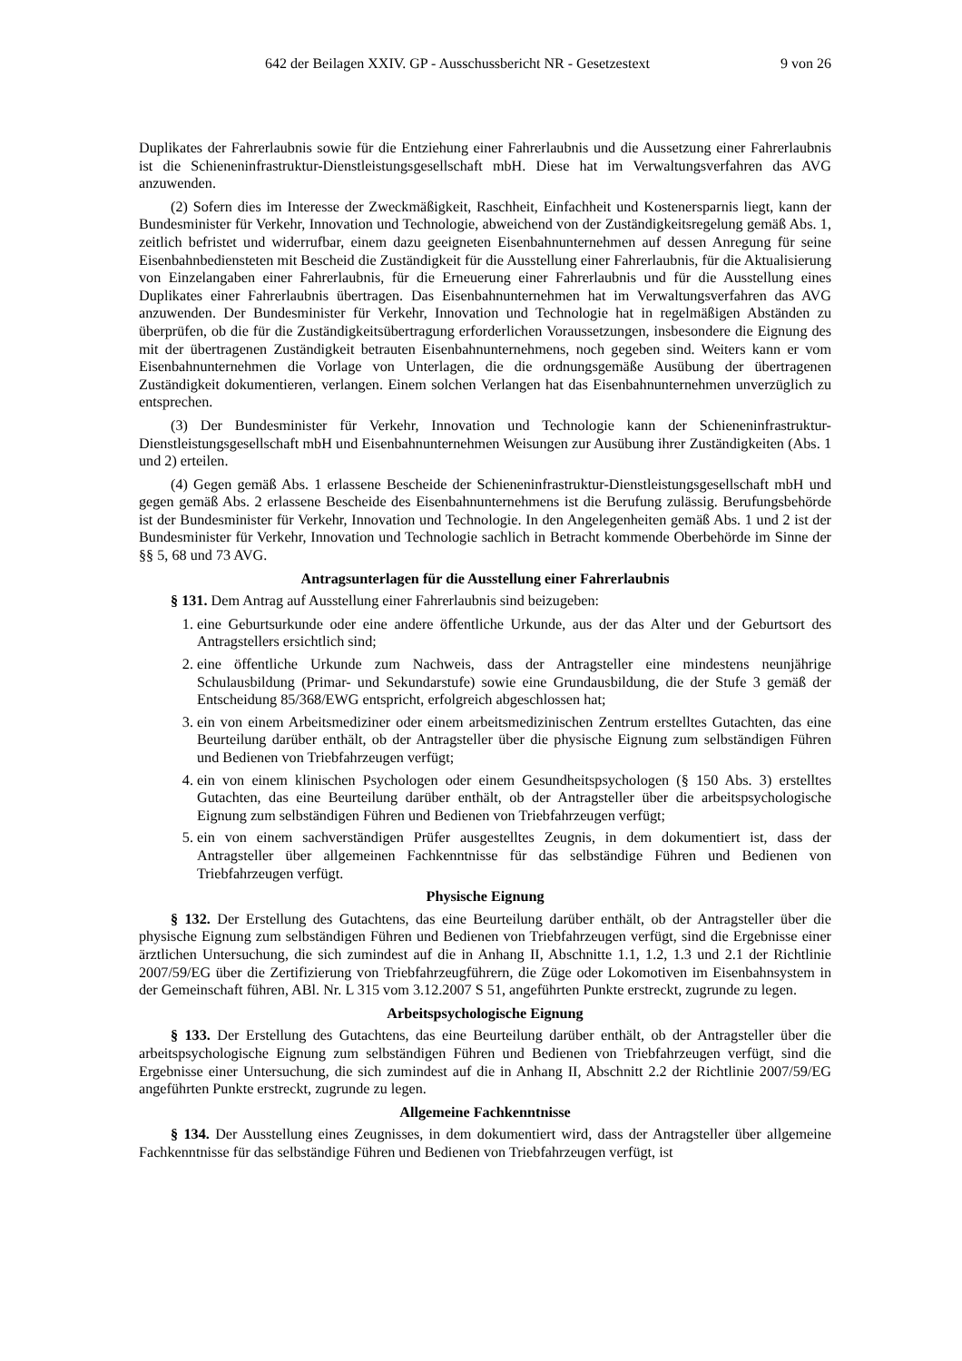642 der Beilagen XXIV. GP - Ausschussbericht NR - Gesetzestext 9 von 26
Duplikates der Fahrerlaubnis sowie für die Entziehung einer Fahrerlaubnis und die Aussetzung einer Fahrerlaubnis ist die Schieneninfrastruktur-Dienstleistungsgesellschaft mbH. Diese hat im Verwaltungsverfahren das AVG anzuwenden.
(2) Sofern dies im Interesse der Zweckmäßigkeit, Raschheit, Einfachheit und Kostenersparnis liegt, kann der Bundesminister für Verkehr, Innovation und Technologie, abweichend von der Zuständigkeitsregelung gemäß Abs. 1, zeitlich befristet und widerrufbar, einem dazu geeigneten Eisenbahnunternehmen auf dessen Anregung für seine Eisenbahnbediensteten mit Bescheid die Zuständigkeit für die Ausstellung einer Fahrerlaubnis, für die Aktualisierung von Einzelangaben einer Fahrerlaubnis, für die Erneuerung einer Fahrerlaubnis und für die Ausstellung eines Duplikates einer Fahrerlaubnis übertragen. Das Eisenbahnunternehmen hat im Verwaltungsverfahren das AVG anzuwenden. Der Bundesminister für Verkehr, Innovation und Technologie hat in regelmäßigen Abständen zu überprüfen, ob die für die Zuständigkeitsübertragung erforderlichen Voraussetzungen, insbesondere die Eignung des mit der übertragenen Zuständigkeit betrauten Eisenbahnunternehmens, noch gegeben sind. Weiters kann er vom Eisenbahnunternehmen die Vorlage von Unterlagen, die die ordnungsgemäße Ausübung der übertragenen Zuständigkeit dokumentieren, verlangen. Einem solchen Verlangen hat das Eisenbahnunternehmen unverzüglich zu entsprechen.
(3) Der Bundesminister für Verkehr, Innovation und Technologie kann der Schieneninfrastruktur-Dienstleistungsgesellschaft mbH und Eisenbahnunternehmen Weisungen zur Ausübung ihrer Zuständigkeiten (Abs. 1 und 2) erteilen.
(4) Gegen gemäß Abs. 1 erlassene Bescheide der Schieneninfrastruktur-Dienstleistungsgesellschaft mbH und gegen gemäß Abs. 2 erlassene Bescheide des Eisenbahnunternehmens ist die Berufung zulässig. Berufungsbehörde ist der Bundesminister für Verkehr, Innovation und Technologie. In den Angelegenheiten gemäß Abs. 1 und 2 ist der Bundesminister für Verkehr, Innovation und Technologie sachlich in Betracht kommende Oberbehörde im Sinne der §§ 5, 68 und 73 AVG.
Antragsunterlagen für die Ausstellung einer Fahrerlaubnis
§ 131. Dem Antrag auf Ausstellung einer Fahrerlaubnis sind beizugeben:
1. eine Geburtsurkunde oder eine andere öffentliche Urkunde, aus der das Alter und der Geburtsort des Antragstellers ersichtlich sind;
2. eine öffentliche Urkunde zum Nachweis, dass der Antragsteller eine mindestens neunjährige Schulausbildung (Primar- und Sekundarstufe) sowie eine Grundausbildung, die der Stufe 3 gemäß der Entscheidung 85/368/EWG entspricht, erfolgreich abgeschlossen hat;
3. ein von einem Arbeitsmediziner oder einem arbeitsmedizinischen Zentrum erstelltes Gutachten, das eine Beurteilung darüber enthält, ob der Antragsteller über die physische Eignung zum selbständigen Führen und Bedienen von Triebfahrzeugen verfügt;
4. ein von einem klinischen Psychologen oder einem Gesundheitspsychologen (§ 150 Abs. 3) erstelltes Gutachten, das eine Beurteilung darüber enthält, ob der Antragsteller über die arbeitspsychologische Eignung zum selbständigen Führen und Bedienen von Triebfahrzeugen verfügt;
5. ein von einem sachverständigen Prüfer ausgestelltes Zeugnis, in dem dokumentiert ist, dass der Antragsteller über allgemeinen Fachkenntnisse für das selbständige Führen und Bedienen von Triebfahrzeugen verfügt.
Physische Eignung
§ 132. Der Erstellung des Gutachtens, das eine Beurteilung darüber enthält, ob der Antragsteller über die physische Eignung zum selbständigen Führen und Bedienen von Triebfahrzeugen verfügt, sind die Ergebnisse einer ärztlichen Untersuchung, die sich zumindest auf die in Anhang II, Abschnitte 1.1, 1.2, 1.3 und 2.1 der Richtlinie 2007/59/EG über die Zertifizierung von Triebfahrzeugführern, die Züge oder Lokomotiven im Eisenbahnsystem in der Gemeinschaft führen, ABl. Nr. L 315 vom 3.12.2007 S 51, angeführten Punkte erstreckt, zugrunde zu legen.
Arbeitspsychologische Eignung
§ 133. Der Erstellung des Gutachtens, das eine Beurteilung darüber enthält, ob der Antragsteller über die arbeitspsychologische Eignung zum selbständigen Führen und Bedienen von Triebfahrzeugen verfügt, sind die Ergebnisse einer Untersuchung, die sich zumindest auf die in Anhang II, Abschnitt 2.2 der Richtlinie 2007/59/EG angeführten Punkte erstreckt, zugrunde zu legen.
Allgemeine Fachkenntnisse
§ 134. Der Ausstellung eines Zeugnisses, in dem dokumentiert wird, dass der Antragsteller über allgemeine Fachkenntnisse für das selbständige Führen und Bedienen von Triebfahrzeugen verfügt, ist